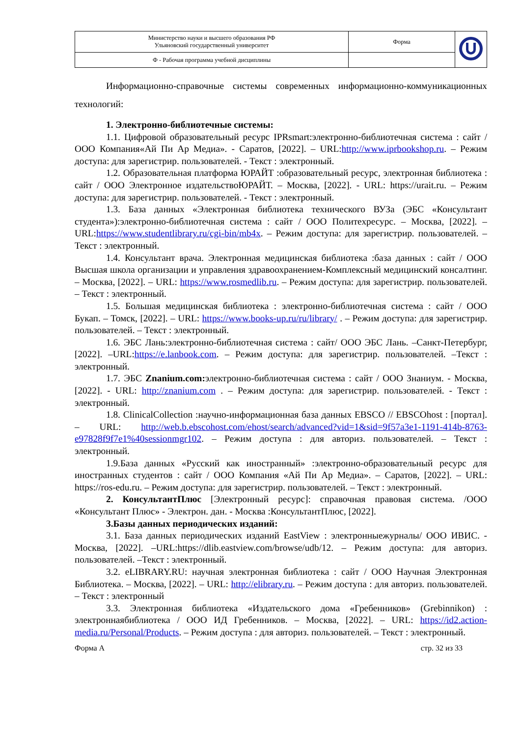| Министерство науки и высшего образования РФ Ульяновский государственный университет | Форма | |
| Ф - Рабочая программа учебной дисциплины | | |
Информационно-справочные системы современных информационно-коммуникационных технологий:
1. Электронно-библиотечные системы:
1.1. Цифровой образовательный ресурс IPRsmart:электронно-библиотечная система : сайт / ООО Компания«Ай Пи Ар Медиа». - Саратов, [2022]. – URL:http://www.iprbookshop.ru. – Режим доступа: для зарегистрир. пользователей. - Текст : электронный.
1.2. Образовательная платформа ЮРАЙТ :образовательный ресурс, электронная библиотека : сайт / ООО Электронное издательствоЮРАЙТ. – Москва, [2022]. - URL: https://urait.ru. – Режим доступа: для зарегистрир. пользователей. - Текст : электронный.
1.3. База данных «Электронная библиотека технического ВУЗа (ЭБС «Консультант студента»):электронно-библиотечная система : сайт / ООО Политехресурс. – Москва, [2022]. –URL:https://www.studentlibrary.ru/cgi-bin/mb4x. – Режим доступа: для зарегистрир. пользователей. –Текст : электронный.
1.4. Консультант врача. Электронная медицинская библиотека :база данных : сайт / ООО Высшая школа организации и управления здравоохранением-Комплексный медицинский консалтинг. – Москва, [2022]. – URL: https://www.rosmedlib.ru. – Режим доступа: для зарегистрир. пользователей. – Текст : электронный.
1.5. Большая медицинская библиотека : электронно-библиотечная система : сайт / ООО Букап. – Томск, [2022]. – URL: https://www.books-up.ru/ru/library/ . – Режим доступа: для зарегистрир. пользователей. – Текст : электронный.
1.6. ЭБС Лань:электронно-библиотечная система : сайт/ ООО ЭБС Лань. –Санкт-Петербург, [2022]. –URL:https://e.lanbook.com. – Режим доступа: для зарегистрир. пользователей. –Текст : электронный.
1.7. ЭБС Znanium.com: электронно-библиотечная система : сайт / ООО Знаниум. - Москва, [2022]. - URL: http://znanium.com . – Режим доступа: для зарегистрир. пользователей. - Текст : электронный.
1.8. ClinicalCollection :научно-информационная база данных EBSCO // EBSCOhost : [портал]. – URL: http://web.b.ebscohost.com/ehost/search/advanced?vid=1&sid=9f57a3e1-1191-414b-8763-e97828f9f7e1%40sessionmgr102. – Режим доступа : для авториз. пользователей. – Текст : электронный.
1.9.База данных «Русский как иностранный» :электронно-образовательный ресурс для иностранных студентов : сайт / ООО Компания «Ай Пи Ар Медиа». – Саратов, [2022]. – URL: https://ros-edu.ru. – Режим доступа: для зарегистрир. пользователей. – Текст : электронный.
2. КонсультантПлюс [Электронный ресурс]: справочная правовая система. /ООО «Консультант Плюс» - Электрон. дан. - Москва :КонсультантПлюс, [2022].
3.Базы данных периодических изданий:
3.1. База данных периодических изданий EastView : электронныежурналы/ ООО ИВИС. - Москва, [2022]. –URL:https://dlib.eastview.com/browse/udb/12. – Режим доступа: для авториз. пользователей. –Текст : электронный.
3.2. eLIBRARY.RU: научная электронная библиотека : сайт / ООО Научная Электронная Библиотека. – Москва, [2022]. – URL: http://elibrary.ru. – Режим доступа : для авториз. пользователей. – Текст : электронный
3.3. Электронная библиотека «Издательского дома «Гребенников» (Grebinnikon) : электроннаябиблиотека / ООО ИД Гребенников. – Москва, [2022]. – URL: https://id2.action-media.ru/Personal/Products. – Режим доступа : для авториз. пользователей. – Текст : электронный.
Форма А стр. 32 из 33